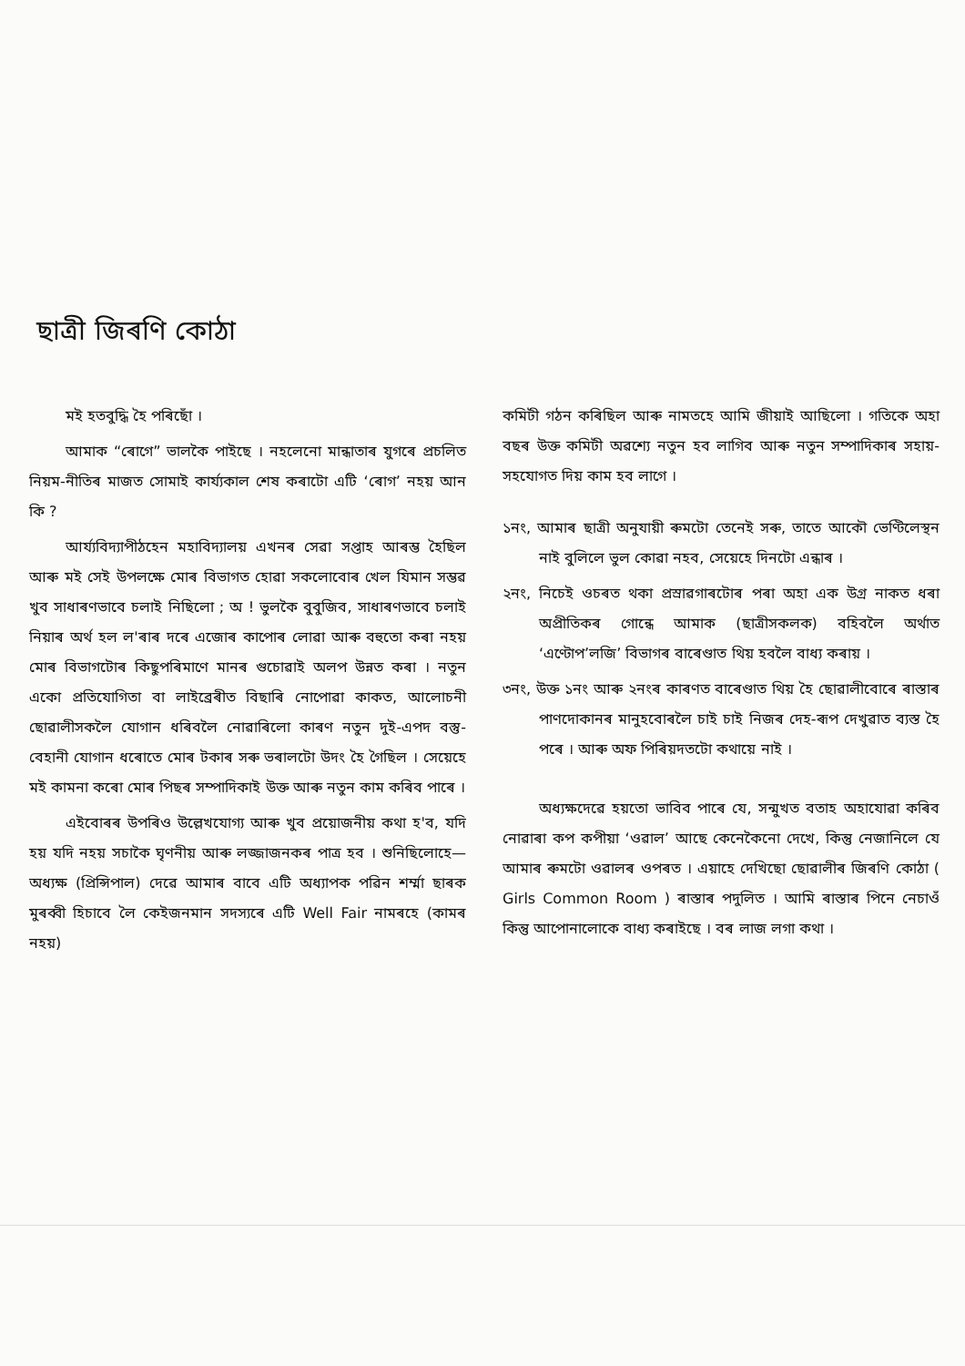ছাত্ৰী জিৰণি কোঠা
মই হতবুদ্ধি হৈ পৰিছোঁ ।
আমাক “ৰোগে” ভালকৈ পাইছে । নহলেনো মান্ধাতাৰ যুগৰে প্ৰচলিত নিয়ম-নীতিৰ মাজত সোমাই কাৰ্য্যকাল শেষ কৰাটো এটি ‘ৰোগ’ নহয় আন কি ?
আৰ্য্যবিদ্যাপীঠহেন মহাবিদ্যালয় এখনৰ সেৱা সপ্তাহ আৰম্ভ হৈছিল আৰু মই সেই উপলক্ষে মোৰ বিভাগত হোৱা সকলোবোৰ খেল যিমান সম্ভৱ খুব সাধাৰণভাবে চলাই নিছিলো ; অ ! ভুলকৈ বুবুজিব, সাধাৰণভাবে চলাই নিয়াৰ অৰ্থ হল ল'ৰাৰ দৰে এজোৰ কাপোৰ লোৱা আৰু বহুতো কৰা নহয় মোৰ বিভাগটোৰ কিছুপৰিমাণে মানৰ গুচোৱাই অলপ উন্নত কৰা । নতুন একো প্ৰতিযোগিতা বা লাইব্ৰেৰীত বিছাৰি নোপোৱা কাকত, আলোচনী ছোৱালীসকলৈ যোগান ধৰিবলৈ নোৱাৰিলো কাৰণ নতুন দুই-এপদ বস্তু-বেহানী যোগান ধৰোতে মোৰ টকাৰ সৰু ভৰালটো উদং হৈ গৈছিল । সেয়েহে মই কামনা কৰো মোৰ পিছৰ সম্পাদিকাই উক্ত আৰু নতুন কাম কৰিব পাৰে ।
এইবোৰৰ উপৰিও উল্লেখযোগ্য আৰু খুব প্ৰয়োজনীয় কথা হ'ব, যদি হয় যদি নহয় সচাকৈ ঘৃণনীয় আৰু লজ্জাজনকৰ পাত্ৰ হব । শুনিছিলোহে—অধ্যক্ষ (প্ৰিন্সিপাল) দেৱে আমাৰ বাবে এটি অধ্যাপক পৱিন শৰ্ম্মা ছাৰক মুৰব্বী হিচাবে লৈ কেইজনমান সদস্যৰে এটি Well Fair নামৰহে (কামৰ নহয়)
কমিটী গঠন কৰিছিল আৰু নামতহে আমি জীয়াই আছিলো । গতিকে অহা বছৰ উক্ত কমিটী অৱশ্যে নতুন হব লাগিব আৰু নতুন সম্পাদিকাৰ সহায়-সহযোগত দিয় কাম হব লাগে ।
১নং, আমাৰ ছাত্ৰী অনুযায়ী ৰুমটো তেনেই সৰু, তাতে আকৌ ভেণ্টিলেস্থন নাই বুলিলে ভুল কোৱা নহব, সেয়েহে দিনটো এন্ধাৰ ।
২নং, নিচেই ওচৰত থকা প্ৰস্ৰাৱগাৰটোৰ পৰা অহা এক উগ্ৰ নাকত ধৰা অপ্ৰীতিকৰ গোন্ধে আমাক (ছাত্ৰীসকলক) বহিবলৈ অৰ্থাত ‘এণ্টোপ’লজি’ বিভাগৰ বাৰেণ্ডাত থিয় হবলৈ বাধ্য কৰায় ।
৩নং, উক্ত ১নং আৰু ২নংৰ কাৰণত বাৰেণ্ডাত থিয় হৈ ছোৱালীবোৰে ৰাস্তাৰ পাণদোকানৰ মানুহবোৰলৈ চাই চাই নিজৰ দেহ-ৰূপ দেখুৱাত ব্যস্ত হৈ পৰে । আৰু অফ পিৰিয়দতটো কথায়ে নাই ।
অধ্যক্ষদেৱে হয়তো ভাবিব পাৰে যে, সন্মুখত বতাহ অহাযোৱা কৰিব নোৱাৰা কপ কপীয়া ‘ওৱাল’ আছে কেনেকৈনো দেখে, কিন্তু নেজানিলে যে আমাৰ ৰুমটো ওৱালৰ ওপৰত । এয়াহে দেখিছো ছোৱালীৰ জিৰণি কোঠা ( Girls Common Room ) ৰাস্তাৰ পদুলিত । আমি ৰাস্তাৰ পিনে নেচাওঁ কিন্তু আপোনালোকে বাধ্য কৰাইছে । বৰ লাজ লগা কথা ।